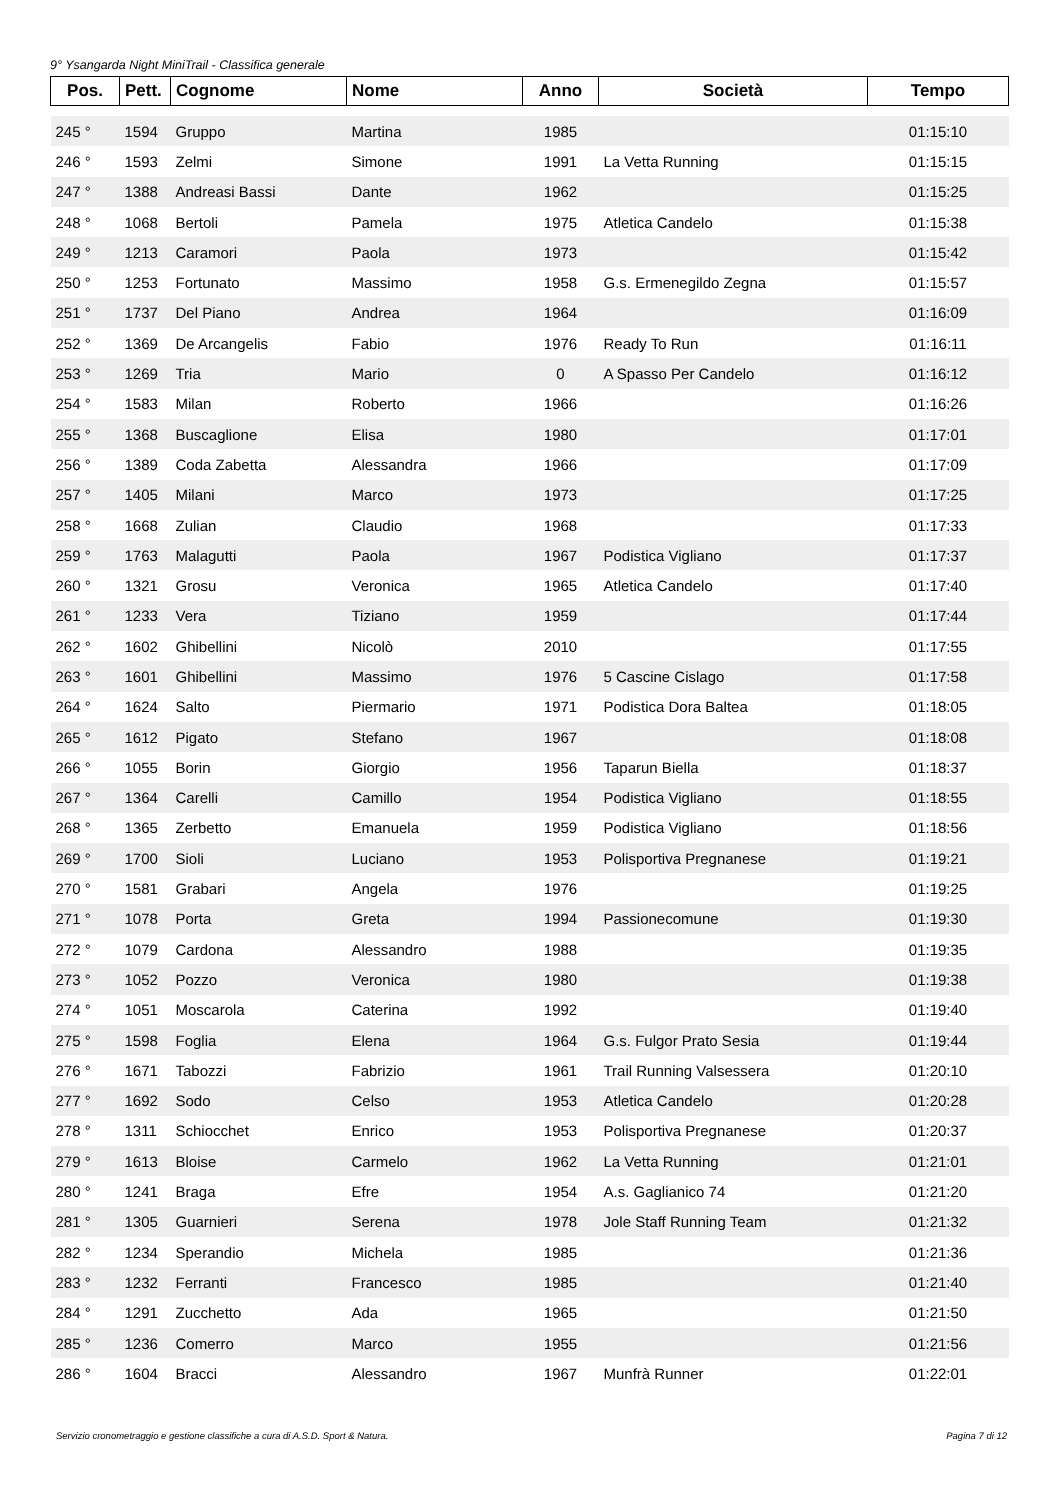9° Ysangarda Night MiniTrail - Classifica generale
| Pos. | Pett. | Cognome | Nome | Anno | Società | Tempo |
| --- | --- | --- | --- | --- | --- | --- |
| 245 ° | 1594 | Gruppo | Martina | 1985 | | 01:15:10 |
| 246 ° | 1593 | Zelmi | Simone | 1991 | La Vetta Running | 01:15:15 |
| 247 ° | 1388 | Andreasi Bassi | Dante | 1962 | | 01:15:25 |
| 248 ° | 1068 | Bertoli | Pamela | 1975 | Atletica Candelo | 01:15:38 |
| 249 ° | 1213 | Caramori | Paola | 1973 | | 01:15:42 |
| 250 ° | 1253 | Fortunato | Massimo | 1958 | G.s. Ermenegildo Zegna | 01:15:57 |
| 251 ° | 1737 | Del Piano | Andrea | 1964 | | 01:16:09 |
| 252 ° | 1369 | De Arcangelis | Fabio | 1976 | Ready To Run | 01:16:11 |
| 253 ° | 1269 | Tria | Mario | 0 | A Spasso Per Candelo | 01:16:12 |
| 254 ° | 1583 | Milan | Roberto | 1966 | | 01:16:26 |
| 255 ° | 1368 | Buscaglione | Elisa | 1980 | | 01:17:01 |
| 256 ° | 1389 | Coda Zabetta | Alessandra | 1966 | | 01:17:09 |
| 257 ° | 1405 | Milani | Marco | 1973 | | 01:17:25 |
| 258 ° | 1668 | Zulian | Claudio | 1968 | | 01:17:33 |
| 259 ° | 1763 | Malagutti | Paola | 1967 | Podistica Vigliano | 01:17:37 |
| 260 ° | 1321 | Grosu | Veronica | 1965 | Atletica Candelo | 01:17:40 |
| 261 ° | 1233 | Vera | Tiziano | 1959 | | 01:17:44 |
| 262 ° | 1602 | Ghibellini | Nicolò | 2010 | | 01:17:55 |
| 263 ° | 1601 | Ghibellini | Massimo | 1976 | 5 Cascine Cislago | 01:17:58 |
| 264 ° | 1624 | Salto | Piermario | 1971 | Podistica Dora Baltea | 01:18:05 |
| 265 ° | 1612 | Pigato | Stefano | 1967 | | 01:18:08 |
| 266 ° | 1055 | Borin | Giorgio | 1956 | Taparun Biella | 01:18:37 |
| 267 ° | 1364 | Carelli | Camillo | 1954 | Podistica Vigliano | 01:18:55 |
| 268 ° | 1365 | Zerbetto | Emanuela | 1959 | Podistica Vigliano | 01:18:56 |
| 269 ° | 1700 | Sioli | Luciano | 1953 | Polisportiva Pregnanese | 01:19:21 |
| 270 ° | 1581 | Grabari | Angela | 1976 | | 01:19:25 |
| 271 ° | 1078 | Porta | Greta | 1994 | Passionecomune | 01:19:30 |
| 272 ° | 1079 | Cardona | Alessandro | 1988 | | 01:19:35 |
| 273 ° | 1052 | Pozzo | Veronica | 1980 | | 01:19:38 |
| 274 ° | 1051 | Moscarola | Caterina | 1992 | | 01:19:40 |
| 275 ° | 1598 | Foglia | Elena | 1964 | G.s. Fulgor Prato Sesia | 01:19:44 |
| 276 ° | 1671 | Tabozzi | Fabrizio | 1961 | Trail Running Valsessera | 01:20:10 |
| 277 ° | 1692 | Sodo | Celso | 1953 | Atletica Candelo | 01:20:28 |
| 278 ° | 1311 | Schiocchet | Enrico | 1953 | Polisportiva Pregnanese | 01:20:37 |
| 279 ° | 1613 | Bloise | Carmelo | 1962 | La Vetta Running | 01:21:01 |
| 280 ° | 1241 | Braga | Efre | 1954 | A.s. Gaglianico 74 | 01:21:20 |
| 281 ° | 1305 | Guarnieri | Serena | 1978 | Jole Staff Running Team | 01:21:32 |
| 282 ° | 1234 | Sperandio | Michela | 1985 | | 01:21:36 |
| 283 ° | 1232 | Ferranti | Francesco | 1985 | | 01:21:40 |
| 284 ° | 1291 | Zucchetto | Ada | 1965 | | 01:21:50 |
| 285 ° | 1236 | Comerro | Marco | 1955 | | 01:21:56 |
| 286 ° | 1604 | Bracci | Alessandro | 1967 | Munfrà Runner | 01:22:01 |
Servizio cronometraggio e gestione classifiche a cura di A.S.D. Sport & Natura. Pagina 7 di 12